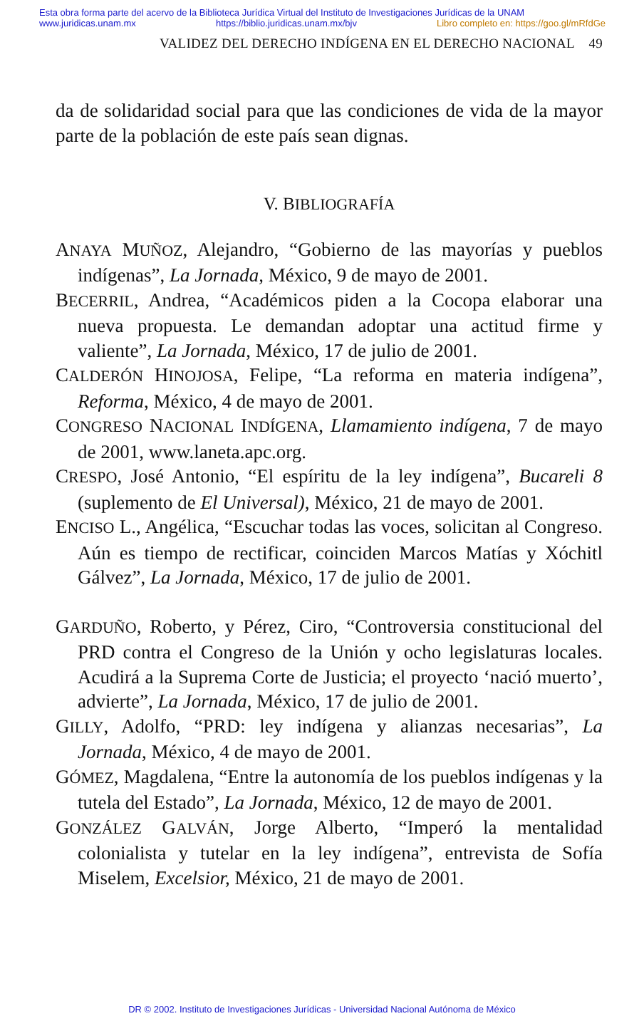Esta obra forma parte del acervo de la Biblioteca Jurídica Virtual del Instituto de Investigaciones Jurídicas de la UNAM
www.juridicas.unam.mx https://biblio.juridicas.unam.mx/bjv Libro completo en: https://goo.gl/mRfdGe
VALIDEZ DEL DERECHO INDÍGENA EN EL DERECHO NACIONAL 49
da de solidaridad social para que las condiciones de vida de la mayor parte de la población de este país sean dignas.
V. BIBLIOGRAFÍA
ANAYA MUÑOZ, Alejandro, “Gobierno de las mayorías y pueblos indígenas”, La Jornada, México, 9 de mayo de 2001.
BECERRIL, Andrea, “Académicos piden a la Cocopa elaborar una nueva propuesta. Le demandan adoptar una actitud firme y valiente”, La Jornada, México, 17 de julio de 2001.
CALDERÓN HINOJOSA, Felipe, “La reforma en materia indígena”, Reforma, México, 4 de mayo de 2001.
CONGRESO NACIONAL INDÍGENA, Llamamiento indígena, 7 de mayo de 2001, www.laneta.apc.org.
CRESPO, José Antonio, “El espíritu de la ley indígena”, Bucareli 8 (suplemento de El Universal), México, 21 de mayo de 2001.
ENCISO L., Angélica, “Escuchar todas las voces, solicitan al Congreso. Aún es tiempo de rectificar, coinciden Marcos Matías y Xóchitl Gálvez”, La Jornada, México, 17 de julio de 2001.
GARDUÑO, Roberto, y Pérez, Ciro, “Controversia constitucional del PRD contra el Congreso de la Unión y ocho legislaturas locales. Acudirá a la Suprema Corte de Justicia; el proyecto ‘nació muerto’, advierte”, La Jornada, México, 17 de julio de 2001.
GILLY, Adolfo, “PRD: ley indígena y alianzas necesarias”, La Jornada, México, 4 de mayo de 2001.
GÓMEZ, Magdalena, “Entre la autonomía de los pueblos indígenas y la tutela del Estado”, La Jornada, México, 12 de mayo de 2001.
GONZÁLEZ GALVÁN, Jorge Alberto, “Imperó la mentalidad colonialista y tutelar en la ley indígena”, entrevista de Sofía Miselem, Excelsior, México, 21 de mayo de 2001.
DR © 2002. Instituto de Investigaciones Jurídicas - Universidad Nacional Autónoma de México